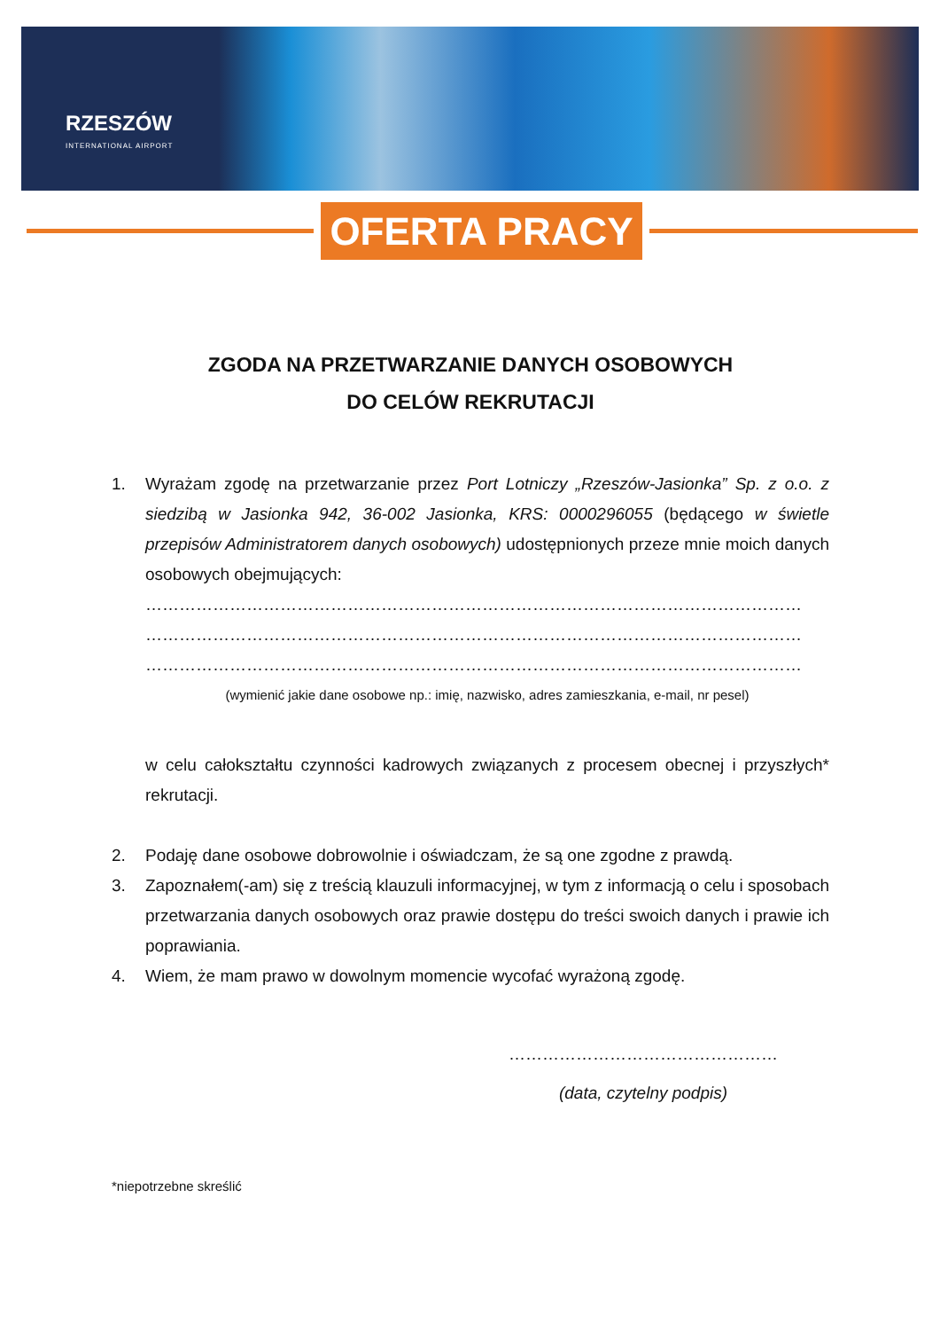RZESZÓW
INTERNATIONAL AIRPORT
OFERTA PRACY
ZGODA NA PRZETWARZANIE DANYCH OSOBOWYCH
DO CELÓW REKRUTACJI
1. Wyrażam zgodę na przetwarzanie przez Port Lotniczy „Rzeszów-Jasionka” Sp. z o.o. z siedzibą w Jasionka 942, 36-002 Jasionka, KRS: 0000296055 (będącego w świetle przepisów Administratorem danych osobowych) udostępnionych przeze mnie moich danych osobowych obejmujących:
………………………………………………………………………………………………………
………………………………………………………………………………………………………
………………………………………………………………………………………………………
(wymienić jakie dane osobowe np.: imię, nazwisko, adres zamieszkania, e-mail, nr pesel)
w celu całokształtu czynności kadrowych związanych z procesem obecnej i przyszłych* rekrutacji.
2. Podaję dane osobowe dobrowolnie i oświadczam, że są one zgodne z prawdą.
3. Zapoznałem(-am) się z treścią klauzuli informacyjnej, w tym z informacją o celu i sposobach przetwarzania danych osobowych oraz prawie dostępu do treści swoich danych i prawie ich poprawiania.
4. Wiem, że mam prawo w dowolnym momencie wycofać wyrażoną zgodę.
…………………………………………
(data, czytelny podpis)
*niepotrzebne skreślić